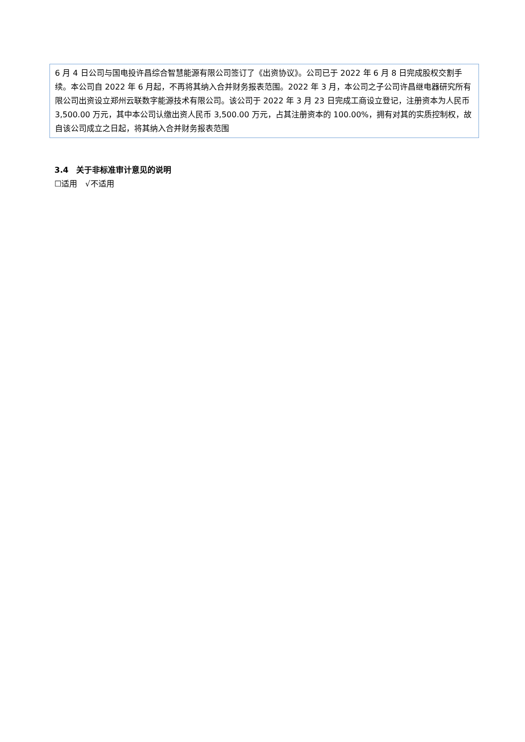| 6 月 4 日公司与国电投许昌综合智慧能源有限公司签订了《出资协议》。公司已于 2022 年 6 月 8 日完成股权交割手续。本公司自 2022 年 6 月起，不再将其纳入合并财务报表范围。2022 年 3 月，本公司之子公司许昌继电器研究所有限公司出资设立郑州云联数字能源技术有限公司。该公司于 2022 年 3 月 23 日完成工商设立登记，注册资本为人民币 3,500.00 万元，其中本公司认缴出资人民币 3,500.00 万元，占其注册资本的 100.00%，拥有对其的实质控制权，故自该公司成立之日起，将其纳入合并财务报表范围 |
3.4　关于非标准审计意见的说明
☐适用　√不适用